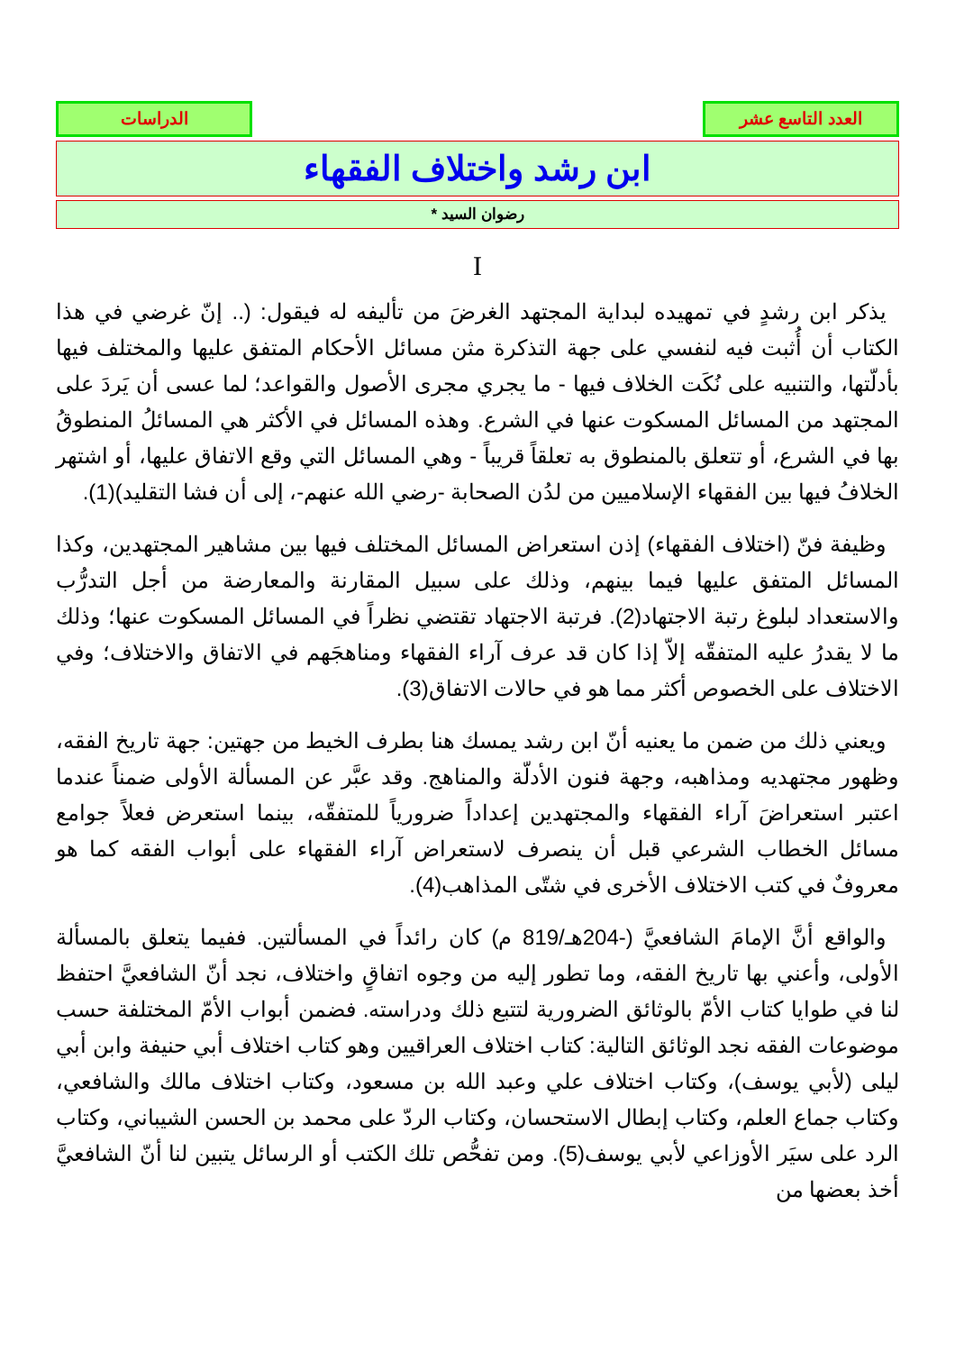العدد التاسع عشر الدراسات
ابن رشد واختلاف الفقهاء
رضوان السيد *
I
يذكر ابن رشدٍ في تمهيده لبداية المجتهد الغرضَ من تأليفه له فيقول: (.. إنّ غرضي في هذا الكتاب أن أُثبت فيه لنفسي على جهة التذكرة مثن مسائل الأحكام المتفق عليها والمختلف فيها بأدلّتها، والتنبيه على نُكَت الخلاف فيها - ما يجري مجرى الأصول والقواعد؛ لما عسى أن يَردَ على المجتهد من المسائل المسكوت عنها في الشرع. وهذه المسائل في الأكثر هي المسائلُ المنطوقُ بها في الشرع، أو تتعلق بالمنطوق به تعلقاً قريباً - وهي المسائل التي وقع الاتفاق عليها، أو اشتهر الخلافُ فيها بين الفقهاء الإسلاميين من لدُن الصحابة -رضي الله عنهم-، إلى أن فشا التقليد)(1).
وظيفة فنّ (اختلاف الفقهاء) إذن استعراض المسائل المختلف فيها بين مشاهير المجتهدين، وكذا المسائل المتفق عليها فيما بينهم، وذلك على سبيل المقارنة والمعارضة من أجل التدرُّب والاستعداد لبلوغ رتبة الاجتهاد(2). فرتبة الاجتهاد تقتضي نظراً في المسائل المسكوت عنها؛ وذلك ما لا يقدرُ عليه المتفقّه إلاّ إذا كان قد عرف آراء الفقهاء ومناهجَهم في الاتفاق والاختلاف؛ وفي الاختلاف على الخصوص أكثر مما هو في حالات الاتفاق(3).
ويعني ذلك من ضمن ما يعنيه أنّ ابن رشد يمسك هنا بطرف الخيط من جهتين: جهة تاريخ الفقه، وظهور مجتهديه ومذاهبه، وجهة فنون الأدلّة والمناهج. وقد عبَّر عن المسألة الأولى ضمناً عندما اعتبر استعراضَ آراء الفقهاء والمجتهدين إعداداً ضرورياً للمتفقّه، بينما استعرض فعلاً جوامع مسائل الخطاب الشرعي قبل أن ينصرف لاستعراض آراء الفقهاء على أبواب الفقه كما هو معروفٌ في كتب الاختلاف الأخرى في شتّى المذاهب(4).
والواقع أنَّ الإمامَ الشافعيَّ (-204هـ/819 م) كان رائداً في المسألتين. ففيما يتعلق بالمسألة الأولى، وأعني بها تاريخ الفقه، وما تطور إليه من وجوه اتفاقٍ واختلاف، نجد أنّ الشافعيَّ احتفظ لنا في طوايا كتاب الأمّ بالوثائق الضرورية لتتبع ذلك ودراسته. فضمن أبواب الأمّ المختلفة حسب موضوعات الفقه نجد الوثائق التالية: كتاب اختلاف العراقيين وهو كتاب اختلاف أبي حنيفة وابن أبي ليلى (لأبي يوسف)، وكتاب اختلاف علي وعبد الله بن مسعود، وكتاب اختلاف مالك والشافعي، وكتاب جماع العلم، وكتاب إبطال الاستحسان، وكتاب الردّ على محمد بن الحسن الشيباني، وكتاب الرد على سيَر الأوزاعي لأبي يوسف(5). ومن تفحُّص تلك الكتب أو الرسائل يتبين لنا أنّ الشافعيَّ أخذ بعضها من